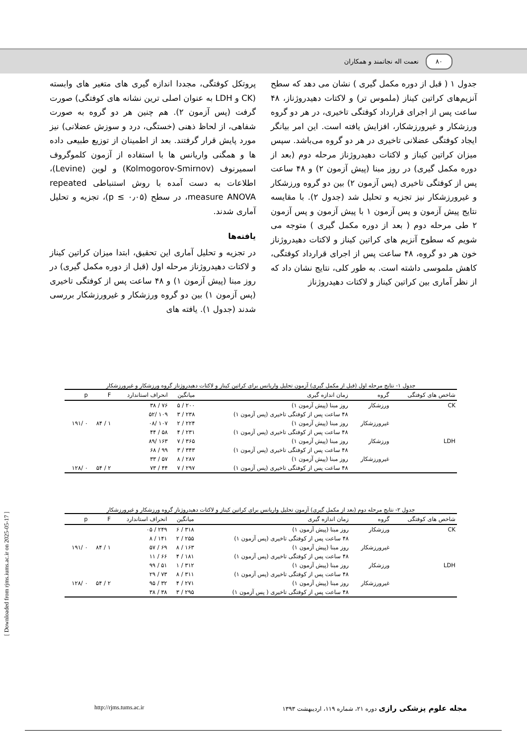۸۰ نعمت اله نجاتمند و همکاران
پروتکل کوفتگی، مجددا اندازه گیری های متغیر های وابسته (CK و LDH به عنوان اصلی ترین نشانه های کوفتگی) صورت گرفت (پس آزمون ۲). هم چنین هر دو گروه به صورت شفاهی، از لحاظ ذهنی (خستگی، درد و سوزش عضلانی) نیز مورد پایش قرار گرفتند. بعد از اطمینان از توزیع طبیعی داده ها و همگنی واریانس ها با استفاده از آزمون کلموگروف اسمیرنوف (Kolmogorov-Smirnov) و لوین (Levine)، اطلاعات به دست آمده با روش استنباطی repeated measure ANOVA، در سطح (p ≤ ۰٫۰۵)، تجزیه و تحلیل آماری شدند.
یافته‌ها
در تجزیه و تحلیل آماری این تحقیق، ابتدا میزان کراتین کیناز و لاکتات دهیدروژناز مرحله اول (قبل از دوره مکمل گیری) در روز مبنا (پیش آزمون ۱) و ۴۸ ساعت پس از کوفتگی تاخیری (پس آزمون ۱) بین دو گروه ورزشکار و غیرورزشکار بررسی شدند (جدول ۱). یافته های
جدول ۱ ( قبل از دوره مکمل گیری ) نشان می دهد که سطح آنزیم‌های کراتین کیناز (ملموس تر) و لاکتات دهیدروژناز، ۴۸ ساعت پس از اجرای قرارداد کوفتگی تاخیری، در هر دو گروه ورزشکار و غیرورزشکار، افزایش یافته است. این امر بیانگر ایجاد کوفتگی عضلانی تاخیری در هر دو گروه می‌باشد. سپس میزان کراتین کیناز و لاکتات دهیدروژناز مرحله دوم (بعد از دوره مکمل گیری) در روز مبنا (پیش آزمون ۲) و ۴۸ ساعت پس از کوفتگی تاخیری (پس آزمون ۲) بین دو گروه ورزشکار و غیرورزشکار نیز تجزیه و تحلیل شد (جدول ۲). با مقایسه نتایج پیش آزمون و پس آزمون ۱ با پیش آزمون و پس آزمون ۲ طی مرحله دوم ( بعد از دوره مکمل گیری ) متوجه می شویم که سطوح آنزیم های کراتین کیناز و لاکتات دهیدروژناز خون هر دو گروه، ۴۸ ساعت پس از اجرای قرارداد کوفتگی، کاهش ملموسی داشته است. به طور کلی، نتایج نشان داد که از نظر آماری بین کراتین کیناز و لاکتات دهیدروژناز
جدول ۱- نتایج مرحله اول (قبل از مکمل گیری) آزمون تحلیل واریانس برای کراتین کیناز و لاکتات دهیدروژناز گروه ورزشکار و غیرورزشکار
| شاخص های کوفتگی | گروه | زمان اندازه گیری | میانگین | انحراف استاندارد | F | p |
| --- | --- | --- | --- | --- | --- | --- |
| CK | ورزشکار | روز مبنا (پیش آزمون ۱) | ۲۰۰ / ۵ | ۷۶ / ۳۸ | | |
| | | ۴۸ ساعت پس از کوفتگی تاخیری (پس آزمون ۱) | ۲۳۸ / ۳ | ۱۰۹ /۵۲ | | |
| | غیرورزشکار | روز مبنا (پیش آزمون ۱) | ۲۲۴ / ۲ | ۱۰۷ /۰۸ | ۱ / ۸۴ | ۰ /۱۹۱ |
| | | ۴۸ ساعت پس از کوفتگی تاخیری (پس آزمون ۱) | ۲۳۱ / ۴ | ۵۸ / ۴۴ | | |
| LDH | ورزشکار | روز مبنا (پیش آزمون ۱) | ۳۶۵ / ۷ | ۱۶۳ /۸۹ | | |
| | | ۴۸ ساعت پس از کوفتگی تاخیری (پس آزمون ۱) | ۳۴۳ / ۳ | ۹۹ / ۶۸ | | |
| | غیرورزشکار | روز مبنا (پیش آزمون ۱) | ۲۸۷ / ۸ | ۵۷ / ۳۳ | | |
| | | ۴۸ ساعت پس از کوفتگی تاخیری (پس آزمون ۱) | ۲۹۷ / ۷ | ۴۴ / ۷۳ | ۲ / ۵۴ | ۰ /۱۲۸ |
جدول ۲- نتایج مرحله دوم (بعد از مکمل گیری) آزمون تحلیل واریانس برای کراتین کیناز و لاکتات دهیدروژناز گروه ورزشکار و غیرورزشکار
| شاخص های کوفتگی | گروه | زمان اندازه گیری | میانگین | انحراف استاندارد | F | p |
| --- | --- | --- | --- | --- | --- | --- |
| CK | ورزشکار | روز مبنا (پیش آزمون ۱) | ۳۱۸ / ۶ | ۲۴۹ / ۰۵ | | |
| | | ۴۸ ساعت پس از کوفتگی تاخیری (پس آزمون ۱) | ۲۵۵ / ۲ | ۱۴۱ / ۸ | | |
| | غیرورزشکار | روز مبنا (پیش آزمون ۱) | ۱۶۳ / ۸ | ۶۹ / ۵۷ | ۱ / ۸۴ | ۰ /۱۹۱ |
| | | ۴۸ ساعت پس از کوفتگی تاخیری (پس آزمون ۱) | ۱۸۱ / ۴ | ۶۶ / ۱۱ | | |
| LDH | ورزشکار | روز مبنا (پیش آزمون ۱) | ۳۱۲ / ۱ | ۵۱ / ۹۹ | | |
| | | ۴۸ ساعت پس از کوفتگی تاخیری (پس آزمون ۱) | ۳۱۱ / ۸ | ۷۳ / ۲۹ | | |
| | غیرورزشکار | روز مبنا (پیش آزمون ۱) | ۲۷۱ / ۴ | ۳۲ / ۹۵ | ۲ / ۵۴ | ۰ /۱۲۸ |
| | | ۴۸ ساعت پس از کوفتگی تاخیری ( پس آزمون ۱) | ۲۹۵ / ۳ | ۳۸ / ۳۸ | | |
[ Downloaded from rjms.iums.ac.ir on 2025-05-17 ]
مجله علوم پزشکی رازی دوره ۲۱، شماره ۱۱۹، اردیبهشت ۱۳۹۳ http://rjms.tums.ac.ir